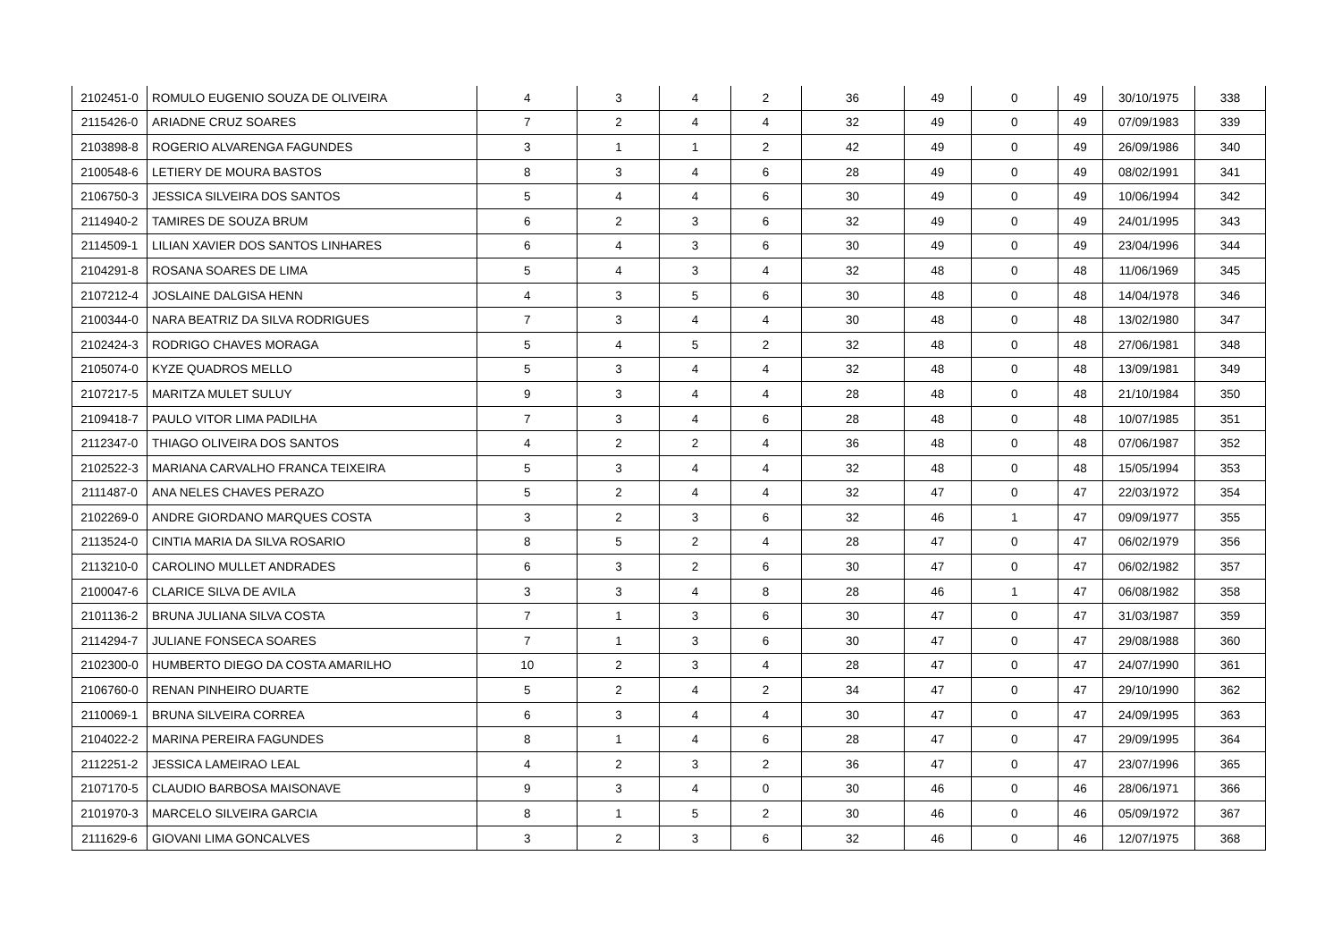| 2102451-0 | ROMULO EUGENIO SOUZA DE OLIVEIRA | 4 | 3 | 4 | 2 | 36 | 49 | 0 | 49 | 30/10/1975 | 338 |
| 2115426-0 | ARIADNE CRUZ SOARES | 7 | 2 | 4 | 4 | 32 | 49 | 0 | 49 | 07/09/1983 | 339 |
| 2103898-8 | ROGERIO ALVARENGA FAGUNDES | 3 | 1 | 1 | 2 | 42 | 49 | 0 | 49 | 26/09/1986 | 340 |
| 2100548-6 | LETIERY DE MOURA BASTOS | 8 | 3 | 4 | 6 | 28 | 49 | 0 | 49 | 08/02/1991 | 341 |
| 2106750-3 | JESSICA SILVEIRA DOS SANTOS | 5 | 4 | 4 | 6 | 30 | 49 | 0 | 49 | 10/06/1994 | 342 |
| 2114940-2 | TAMIRES DE SOUZA BRUM | 6 | 2 | 3 | 6 | 32 | 49 | 0 | 49 | 24/01/1995 | 343 |
| 2114509-1 | LILIAN XAVIER DOS SANTOS LINHARES | 6 | 4 | 3 | 6 | 30 | 49 | 0 | 49 | 23/04/1996 | 344 |
| 2104291-8 | ROSANA SOARES DE LIMA | 5 | 4 | 3 | 4 | 32 | 48 | 0 | 48 | 11/06/1969 | 345 |
| 2107212-4 | JOSLAINE DALGISA HENN | 4 | 3 | 5 | 6 | 30 | 48 | 0 | 48 | 14/04/1978 | 346 |
| 2100344-0 | NARA BEATRIZ DA SILVA RODRIGUES | 7 | 3 | 4 | 4 | 30 | 48 | 0 | 48 | 13/02/1980 | 347 |
| 2102424-3 | RODRIGO CHAVES MORAGA | 5 | 4 | 5 | 2 | 32 | 48 | 0 | 48 | 27/06/1981 | 348 |
| 2105074-0 | KYZE QUADROS MELLO | 5 | 3 | 4 | 4 | 32 | 48 | 0 | 48 | 13/09/1981 | 349 |
| 2107217-5 | MARITZA MULET SULUY | 9 | 3 | 4 | 4 | 28 | 48 | 0 | 48 | 21/10/1984 | 350 |
| 2109418-7 | PAULO VITOR LIMA PADILHA | 7 | 3 | 4 | 6 | 28 | 48 | 0 | 48 | 10/07/1985 | 351 |
| 2112347-0 | THIAGO OLIVEIRA DOS SANTOS | 4 | 2 | 2 | 4 | 36 | 48 | 0 | 48 | 07/06/1987 | 352 |
| 2102522-3 | MARIANA CARVALHO FRANCA TEIXEIRA | 5 | 3 | 4 | 4 | 32 | 48 | 0 | 48 | 15/05/1994 | 353 |
| 2111487-0 | ANA NELES CHAVES PERAZO | 5 | 2 | 4 | 4 | 32 | 47 | 0 | 47 | 22/03/1972 | 354 |
| 2102269-0 | ANDRE GIORDANO MARQUES COSTA | 3 | 2 | 3 | 6 | 32 | 46 | 1 | 47 | 09/09/1977 | 355 |
| 2113524-0 | CINTIA MARIA DA SILVA ROSARIO | 8 | 5 | 2 | 4 | 28 | 47 | 0 | 47 | 06/02/1979 | 356 |
| 2113210-0 | CAROLINO MULLET ANDRADES | 6 | 3 | 2 | 6 | 30 | 47 | 0 | 47 | 06/02/1982 | 357 |
| 2100047-6 | CLARICE SILVA DE AVILA | 3 | 3 | 4 | 8 | 28 | 46 | 1 | 47 | 06/08/1982 | 358 |
| 2101136-2 | BRUNA JULIANA SILVA COSTA | 7 | 1 | 3 | 6 | 30 | 47 | 0 | 47 | 31/03/1987 | 359 |
| 2114294-7 | JULIANE FONSECA SOARES | 7 | 1 | 3 | 6 | 30 | 47 | 0 | 47 | 29/08/1988 | 360 |
| 2102300-0 | HUMBERTO DIEGO DA COSTA AMARILHO | 10 | 2 | 3 | 4 | 28 | 47 | 0 | 47 | 24/07/1990 | 361 |
| 2106760-0 | RENAN PINHEIRO DUARTE | 5 | 2 | 4 | 2 | 34 | 47 | 0 | 47 | 29/10/1990 | 362 |
| 2110069-1 | BRUNA SILVEIRA CORREA | 6 | 3 | 4 | 4 | 30 | 47 | 0 | 47 | 24/09/1995 | 363 |
| 2104022-2 | MARINA PEREIRA FAGUNDES | 8 | 1 | 4 | 6 | 28 | 47 | 0 | 47 | 29/09/1995 | 364 |
| 2112251-2 | JESSICA LAMEIRAO LEAL | 4 | 2 | 3 | 2 | 36 | 47 | 0 | 47 | 23/07/1996 | 365 |
| 2107170-5 | CLAUDIO BARBOSA MAISONAVE | 9 | 3 | 4 | 0 | 30 | 46 | 0 | 46 | 28/06/1971 | 366 |
| 2101970-3 | MARCELO SILVEIRA GARCIA | 8 | 1 | 5 | 2 | 30 | 46 | 0 | 46 | 05/09/1972 | 367 |
| 2111629-6 | GIOVANI LIMA GONCALVES | 3 | 2 | 3 | 6 | 32 | 46 | 0 | 46 | 12/07/1975 | 368 |